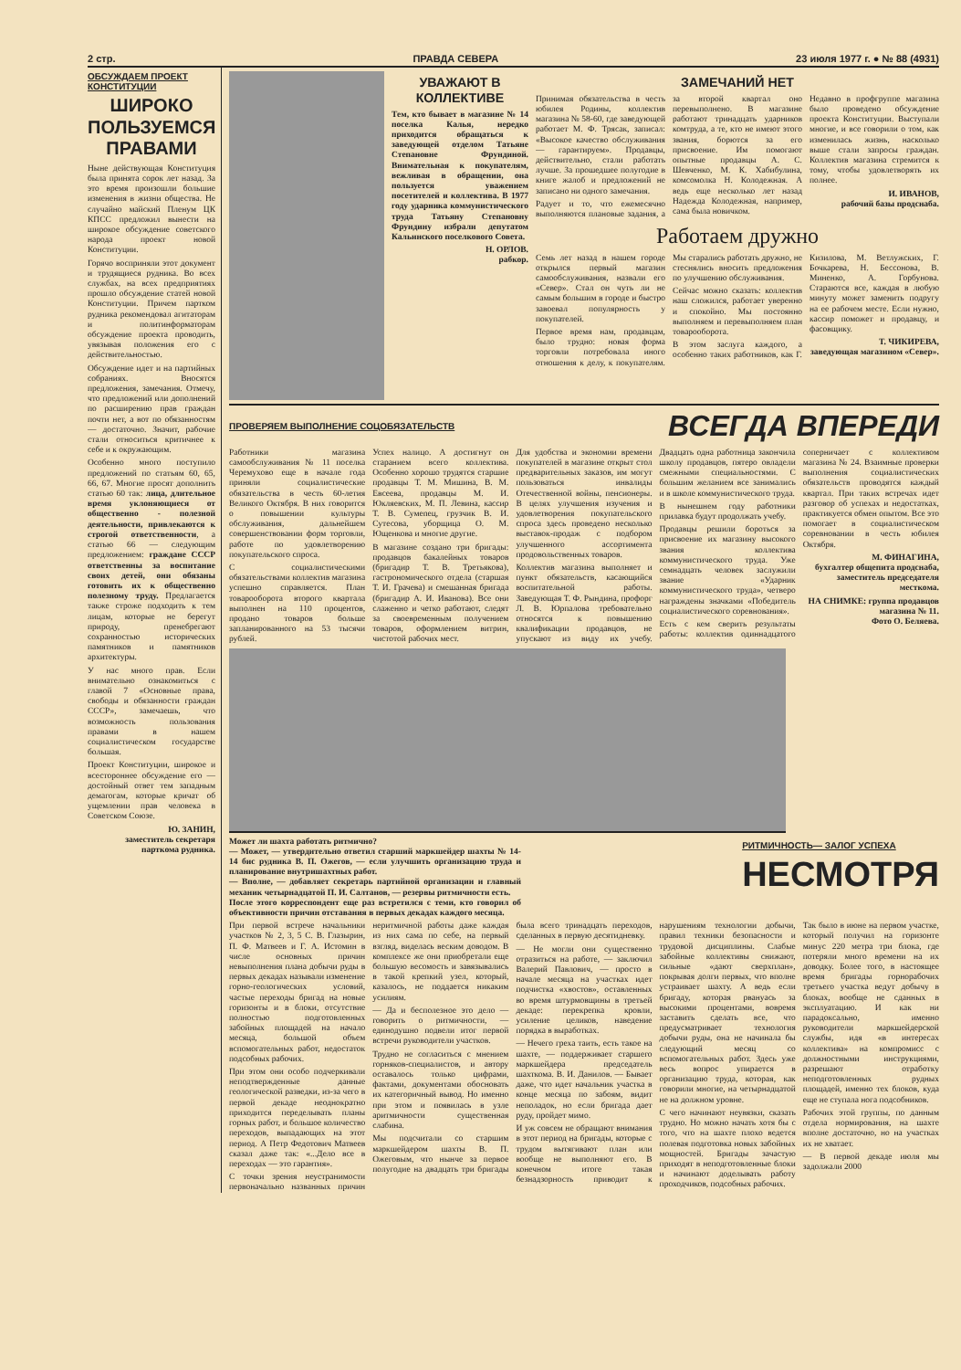2 стр. ПРАВДА СЕВЕРА 23 июля 1977 г. ● № 88 (4931)
ОБСУЖДАЕМ ПРОЕКТ КОНСТИТУЦИИ
ШИРОКО ПОЛЬЗУЕМСЯ ПРАВАМИ
Ныне действующая Конституция была принята сорок лет назад. За это время произошли большие изменения в жизни общества. Не случайно майский Пленум ЦК КПСС предложил вынести на широкое обсуждение советского народа проект новой Конституции.
Горячо восприняли этот документ и трудящиеся рудника. Во всех службах, на всех предприятиях прошло обсуждение статей новой Конституции. Причем партком рудника рекомендовал агитаторам и политинформаторам обсуждение проекта проводить, увязывая положения его с действительностью.
Обсуждение идет и на партийных собраниях. Вносятся предложения, замечания. Отмечу, что предложений или дополнений по расширению прав граждан почти нет, а вот по обязанностям — достаточно. Значит, рабочие стали относиться критичнее к себе и к окружающим.
Особенно много поступило предложений по статьям 60, 65, 66, 67. Многие просят дополнить статью 60 так: лица, длительное время уклоняющиеся от общественно - полезной деятельности, привлекаются к строгой ответственности, а статью 66 — следующим предложением: граждане СССР ответственны за воспитание своих детей, они обязаны готовить их к общественно полезному труду. Предлагается также строже подходить к тем лицам, которые не берегут природу, пренебрегают сохранностью исторических памятников и памятников архитектуры.
У нас много прав. Если внимательно ознакомиться с главой 7 «Основные права, свободы и обязанности граждан СССР», замечаешь, что возможность пользования правами в нашем социалистическом государстве большая.
Проект Конституции, широкое и всестороннее обсуждение его — достойный ответ тем западным демагогам, которые кричат об ущемлении прав человека в Советском Союзе.
Ю. ЗАНИН,
заместитель секретаря парткома рудника.
УВАЖАЮТ В КОЛЛЕКТИВЕ
Тем, кто бывает в магазине № 14 поселка Калья, нередко приходится обращаться к заведующей отделом Татьяне Степановне Фрундиной. Внимательная к покупателям, вежливая в обращении, она пользуется уважением посетителей и коллектива. В 1977 году ударника коммунистического труда Татьяну Степановну Фрундину избрали депутатом Кальинского поселкового Совета.
Н. ОРЛОВ.
рабкор.
ЗАМЕЧАНИЙ НЕТ
Принимая обязательства в честь юбилея Родины, коллектив магазина № 58-60, где заведующей работает М. Ф. Трясак, записал: «Высокое качество обслуживания — гарантируем». Продавцы, действительно, стали работать лучше. За прошедшее полугодие в книге жалоб и предложений не записано ни одного замечания.
Радует и то, что ежемесячно выполняются плановые задания, а за второй квартал оно перевыполнено. В магазине работают тринадцать ударников комтруда, а те, кто не имеют этого звания, борются за его присвоение. Им помогают опытные продавцы А. С. Шевченко, М. К. Хабибулина, комсомолка Н. Колодежная. А ведь еще несколько лет назад Надежда Колодежная, например, сама была новичком.
Недавно в профгруппе магазина было проведено обсуждение проекта Конституции. Выступали многие, и все говорили о том, как изменилась жизнь, насколько выше стали запросы граждан. Коллектив магазина стремится к тому, чтобы удовлетворять их полнее.
И. ИВАНОВ,
рабочий базы продснаба.
Работаем дружно
Семь лет назад в нашем городе открылся первый магазин самообслуживания, назвали его «Север». Стал он чуть ли не самым большим в городе и быстро завоевал популярность у покупателей.
Первое время нам, продавцам, было трудно: новая форма торговли потребовала иного отношения к делу, к покупателям. Мы старались работать дружно, не стеснялись вносить предложения по улучшению обслуживания.
Сейчас можно сказать: коллектив наш сложился, работает уверенно и спокойно. Мы постоянно выполняем и перевыполняем план товарооборота.
В этом заслуга каждого, а особенно таких работников, как Г. Кизилова, М. Ветлужских, Г. Бочкарева, Н. Бессонова, В. Миненко, А. Горбунова. Стараются все, каждая в любую минуту может заменить подругу на ее рабочем месте. Если нужно, кассир поможет и продавцу, и фасовщику.
Т. ЧИКИРЕВА,
заведующая магазином «Север».
ПРОВЕРЯЕМ ВЫПОЛНЕНИЕ СОЦОБЯЗАТЕЛЬСТВ
ВСЕГДА ВПЕРЕДИ
Работники магазина самообслуживания № 11 поселка Черемухово еще в начале года приняли социалистические обязательства в честь 60-летия Великого Октября. В них говорится о повышении культуры обслуживания, дальнейшем совершенствовании форм торговли, работе по удовлетворению покупательского спроса.
С социалистическими обязательствами коллектив магазина успешно справляется. План товарооборота второго квартала выполнен на 110 процентов, продано товаров больше запланированного на 53 тысячи рублей.
Успех налицо. А достигнут он старанием всего коллектива. Особенно хорошо трудятся старшие продавцы Т. М. Мишина, В. М. Евсеева, продавцы М. И. Юкляевских, М. П. Левина, кассир Т. В. Сумenец, грузчик В. И. Сутесова, уборщица О. М. Ющенкова и многие другие.
В магазине создано три бригады: продавцов бакалейных товаров (бригадир Т. В. Третьякова), гастрономического отдела (старшая Т. И. Грачева) и смешанная бригада (бригадир А. И. Иванова). Все они слаженно и четко работают, следят за своевременным получением товаров, оформлением витрин, чистотой рабочих мест.
Для удобства и экономии времени покупателей в магазине открыт стол предварительных заказов, им могут пользоваться инвалиды Отечественной войны, пенсионеры. В целях улучшения изучения и удовлетворения покупательского спроса здесь проведено несколько выставок-продаж с подбором улучшенного ассортимента продовольственных товаров.
Коллектив магазина выполняет и пункт обязательств, касающийся воспитательной работы. Заведующая Т. Ф. Рындина, профорг Л. В. Юрпалова требовательно относятся к повышению квалификации продавцов, не упускают из виду их учебу. Двадцать одна работница закончила школу продавцов, пятеро овладели смежными специальностями. С большим желанием все занимались и в школе коммунистического труда.
В нынешнем году работники прилавка будут продолжать учебу.
Продавцы решили бороться за присвоение их магазину высокого звания коллектива коммунистического труда. Уже семнадцать человек заслужили звание «Ударник коммунистического труда», четверо награждены значками «Победитель социалистического соревнования».
Есть с кем сверить результаты работы: коллектив одиннадцатого соперничает с коллективом магазина № 24. Взаимные проверки выполнения социалистических обязательств проводятся каждый квартал. При таких встречах идет разговор об успехах и недостатках, практикуется обмен опытом. Все это помогает в социалистическом соревновании в честь юбилея Октября.
М. ФИНАГИНА,
бухгалтер общепита продснаба, заместитель председателя месткома.
НА СНИМКЕ: группа продавцов магазина № 11.
Фото О. Беляева.
Может ли шахта работать ритмично?
— Может, — утвердительно ответил старший маркшейдер шахты № 14-14 бис рудника В. П. Ожегов, — если улучшить организацию труда и планирование внутришахтных работ.
— Вполне, — добавляет секретарь партийной организации и главный механик четырнадцатой П. И. Салтанов, — резервы ритмичности есть.
После этого корреспондент еще раз встретился с теми, кто говорил об объективности причин отставания в первых декадах каждого месяца.
РИТМИЧНОСТЬ— ЗАЛОГ УСПЕХА
НЕСМОТРЯ
При первой встрече начальники участков № 2, 3, 5 С. В. Глазырин, П. Ф. Матвеев и Г. А. Истомин в числе основных причин невыполнения плана добычи руды в первых декадах называли изменение горно-геологических условий, частые переходы бригад на новые горизонты и в блоки, отсутствие полностью подготовленных забойных площадей на начало месяца, большой объем вспомогательных работ, недостаток подсобных рабочих.
При этом они особо подчеркивали неподтвержденные данные геологической разведки, из-за чего в первой декаде неоднократно приходится переделывать планы горных работ, и большое количество переходов, выпадающих на этот период. А Петр Федотович Матвеев сказал даже так: «...Дело все в переходах — это гарантия».
С точки зрения неустранимости первоначально названных причин неритмичной работы даже каждая из них сама по себе, на первый взгляд, виделась веским доводом. В комплексе же они приобретали еще большую весомость и завязывались в такой крепкий узел, который, казалось, не поддается никаким усилиям.
— Да и бесполезное это дело — говорить о ритмичности, — единодушно подвели итог первой встречи руководители участков.
Трудно не согласиться с мнением горняков-специалистов, и автору оставалось только цифрами, фактами, документами обосновать их категоричный вывод. Но именно при этом и появилась в узле аритмичности существенная слабина.
Мы подсчитали со старшим маркшейдером шахты В. П. Ожеговым, что нынче за первое полугодие на двадцать три бригады была всего тринадцать переходов, сделанных в первую десятидневку.
— Не могли они существенно отразиться на работе, — заключил Валерий Павлович, — просто в начале месяца на участках идет подчистка «хвостов», оставленных во время штурмовщины в третьей декаде: перекрепка кровли, усиление целиков, наведение порядка в выработках.
— Нечего греха таить, есть такое на шахте, — поддерживает старшего маркшейдера председатель шахткома. В. И. Данилов. — Бывает даже, что идет начальник участка в конце месяца по забоям, видит неполадок, но если бригада дает руду, пройдет мимо.
И уж совсем не обращают внимания в этот период на бригады, которые с трудом вытягивают план или вообще не выполняют его. В конечном итоге такая безнадзорность приводит к нарушениям технологии добычи, правил техники безопасности и трудовой дисциплины. Слабые забойные коллективы снижают, сильные «дают сверхплан», покрывая долги первых, что вполне устраивает шахту. А ведь если бригаду, которая рвануась за высокими процентами, вовремя заставить сделать все, что предусматривает технология добычи руды, она не начинала бы следующий месяц со вспомогательных работ. Здесь уже весь вопрос упирается в организацию труда, которая, как говорили многие, на четырнадцатой не на должном уровне.
С чего начинают неувязки, сказать трудно. Но можно начать хотя бы с того, что на шахте плохо ведется полевая подготовка новых забойных мощностей. Бригады зачастую приходят в неподготовленные блоки и начинают доделывать работу проходчиков, подсобных рабочих.
Так было в июне на первом участке, который получил на горизонте минус 220 метра три блока, где потеряли много времени на их доводку. Более того, в настоящее время бригады горнорабочих третьего участка ведут добычу в блоках, вообще не сданных в эксплуатацию. И как ни парадоксально, именно руководители маркшейдерской службы, идя «в интересах коллектива» на компромисс с должностными инструкциями, разрешают отработку неподготовленных рудных площадей, именно тех блоков, куда еще не ступала нога подсобников.
Рабочих этой группы, по данным отдела нормирования, на шахте вполне достаточно, но на участках их не хватает.
— В первой декаде июля мы задолжали 2000